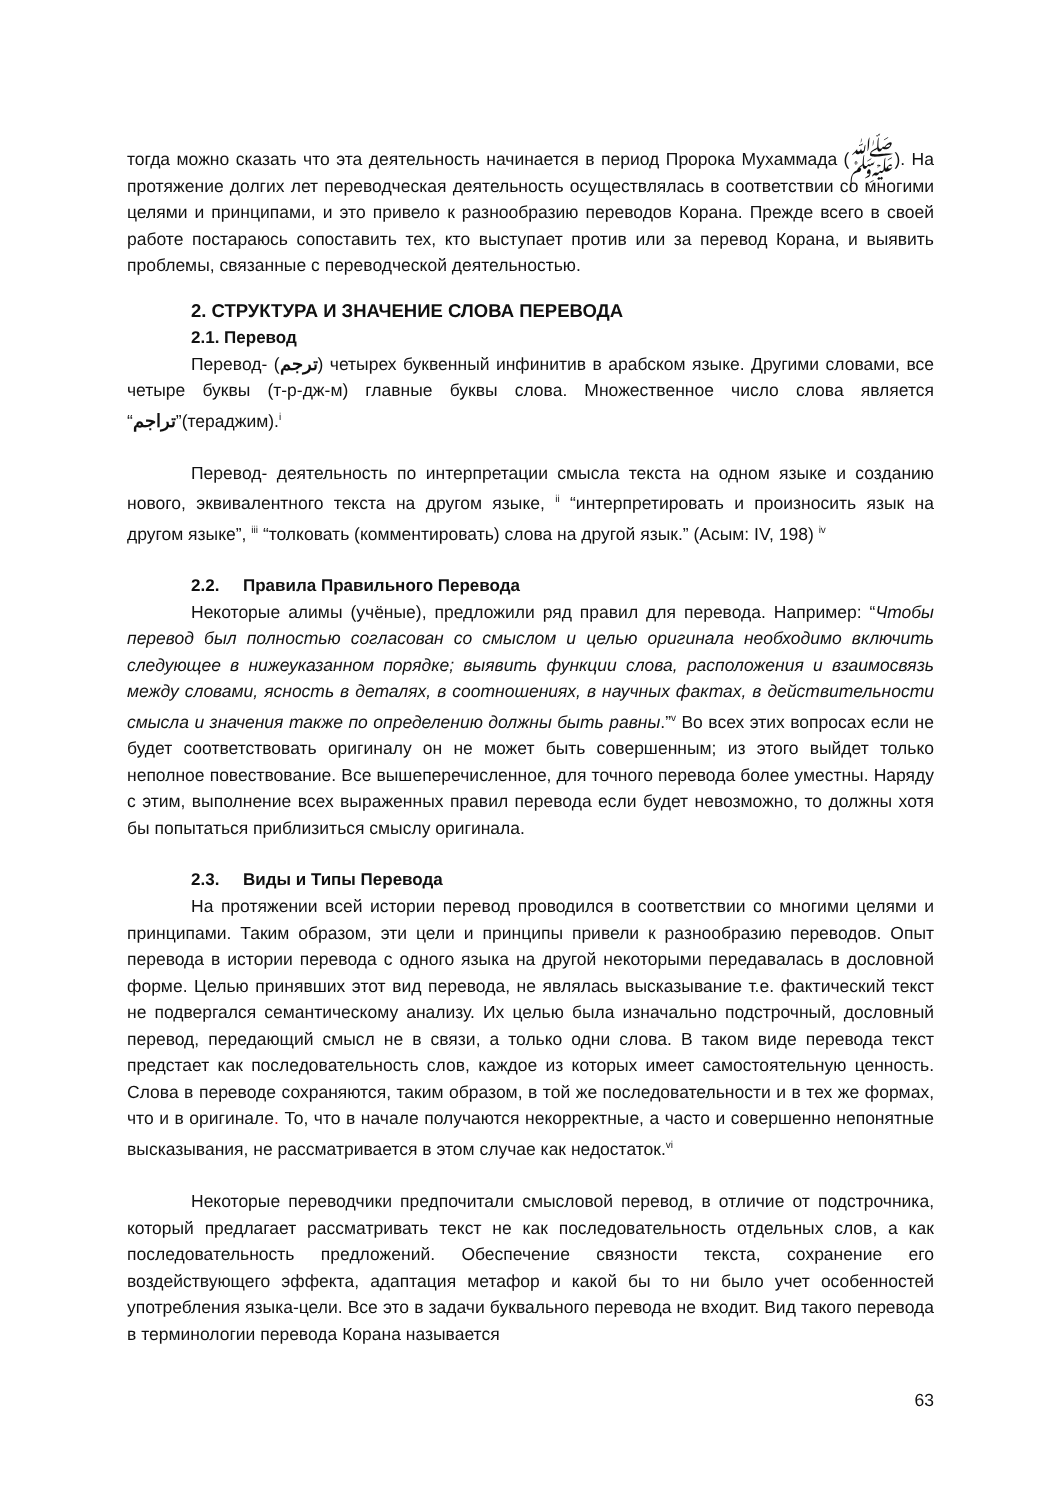тогда можно сказать что эта деятельность начинается в период Пророка Мухаммада (ﷺ). На протяжение долгих лет переводческая деятельность осуществлялась в соответствии со многими целями и принципами, и это привело к разнообразию переводов Корана. Прежде всего в своей работе постараюсь сопоставить тех, кто выступает против или за перевод Корана, и выявить проблемы, связанные с переводческой деятельностью.
2. СТРУКТУРА И ЗНАЧЕНИЕ СЛОВА ПЕРЕВОДА
2.1. Перевод
Перевод- (ترجم) четырех буквенный инфинитив в арабском языке. Другими словами, все четыре буквы (т-р-дж-м) главные буквы слова. Множественное число слова является “تراجم”(тераджим).<sup>i</sup>
Перевод- деятельность по интерпретации смысла текста на одном языке и созданию нового, эквивалентного текста на другом языке, <sup>ii</sup> “интерпретировать и произносить язык на другом языке”, <sup>iii</sup> “толковать (комментировать) слова на другой язык.” (Асым: IV, 198) <sup>iv</sup>
2.2. Правила Правильного Перевода
Некоторые алимы (учёные), предложили ряд правил для перевода. Например: “Чтобы перевод был полностью согласован со смыслом и целью оригинала необходимо включить следующее в нижеуказанном порядке; выявить функции слова, расположения и взаимосвязь между словами, ясность в деталях, в соотношениях, в научных фактах, в действительности смысла и значения также по определению должны быть равны.”<sup>v</sup> Во всех этих вопросах если не будет соответствовать оригиналу он не может быть совершенным; из этого выйдет только неполное повествование. Все вышеперечисленное, для точного перевода более уместны. Наряду с этим, выполнение всех выраженных правил перевода если будет невозможно, то должны хотя бы попытаться приблизиться смыслу оригинала.
2.3. Виды и Типы Перевода
На протяжении всей истории перевод проводился в соответствии со многими целями и принципами. Таким образом, эти цели и принципы привели к разнообразию переводов. Опыт перевода в истории перевода с одного языка на другой некоторыми передавалась в дословной форме. Целью принявших этот вид перевода, не являлась высказывание т.е. фактический текст не подвергался семантическому анализу. Их целью была изначально подстрочный, дословный перевод, передающий смысл не в связи, а только одни слова. В таком виде перевода текст предстает как последовательность слов, каждое из которых имеет самостоятельную ценность. Слова в переводе сохраняются, таким образом, в той же последовательности и в тех же формах, что и в оригинале. То, что в начале получаются некорректные, а часто и совершенно непонятные высказывания, не рассматривается в этом случае как недостаток.<sup>vi</sup>
Некоторые переводчики предпочитали смысловой перевод, в отличие от подстрочника, который предлагает рассматривать текст не как последовательность отдельных слов, а как последовательность предложений. Обеспечение связности текста, сохранение его воздействующего эффекта, адаптация метафор и какой бы то ни было учет особенностей употребления языка-цели. Все это в задачи буквального перевода не входит. Вид такого перевода в терминологии перевода Корана называется
63